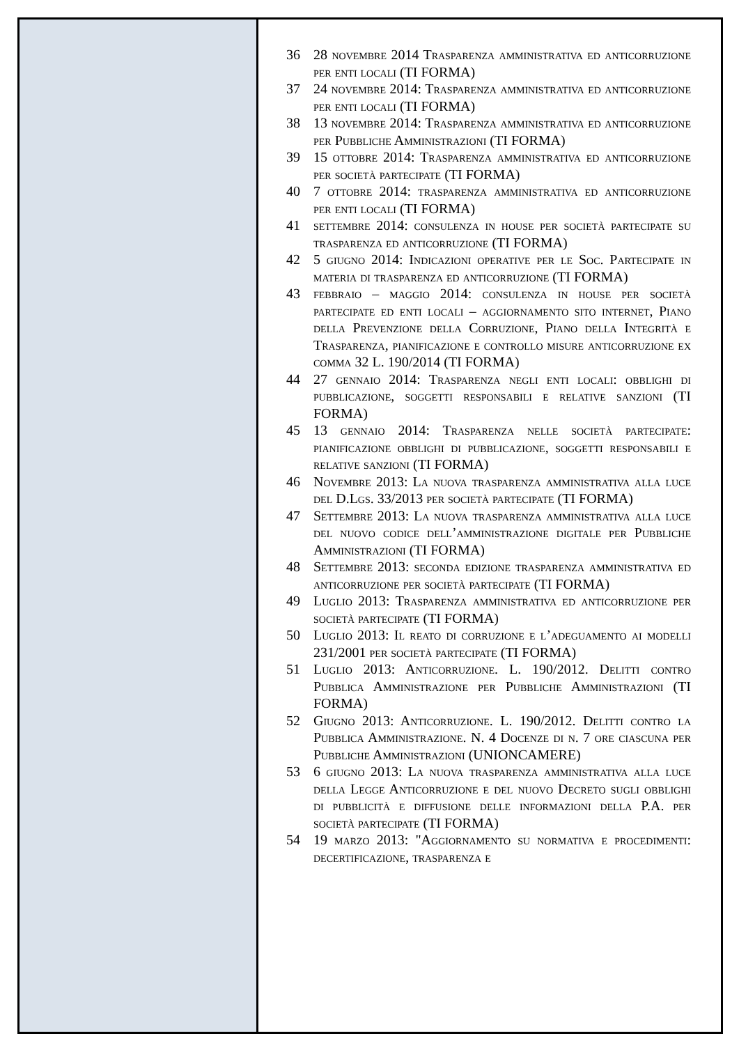36 28 novembre 2014 Trasparenza amministrativa ed anticorruzione per enti locali (TI FORMA)
37 24 novembre 2014: Trasparenza amministrativa ed anticorruzione per enti locali (TI FORMA)
38 13 novembre 2014: Trasparenza amministrativa ed anticorruzione per Pubbliche Amministrazioni (TI FORMA)
39 15 ottobre 2014: Trasparenza amministrativa ed anticorruzione per società partecipate (TI FORMA)
40 7 ottobre 2014: trasparenza amministrativa ed anticorruzione per enti locali (TI FORMA)
41 settembre 2014: consulenza in house per società partecipate su trasparenza ed anticorruzione (TI FORMA)
42 5 giugno 2014: Indicazioni operative per le Soc. Partecipate in materia di trasparenza ed anticorruzione (TI FORMA)
43 febbraio – maggio 2014: consulenza in house per società partecipate ed enti locali – aggiornamento sito internet, Piano della Prevenzione della Corruzione, Piano della Integrità e Trasparenza, pianificazione e controllo misure anticorruzione ex comma 32 L. 190/2014 (TI FORMA)
44 27 gennaio 2014: Trasparenza negli enti locali: obblighi di pubblicazione, soggetti responsabili e relative sanzioni (TI FORMA)
45 13 gennaio 2014: Trasparenza nelle società partecipate: pianificazione obblighi di pubblicazione, soggetti responsabili e relative sanzioni (TI FORMA)
46 Novembre 2013: La nuova trasparenza amministrativa alla luce del D.Lgs. 33/2013 per società partecipate (TI FORMA)
47 Settembre 2013: La nuova trasparenza amministrativa alla luce del nuovo codice dell’amministrazione digitale per Pubbliche Amministrazioni (TI FORMA)
48 Settembre 2013: seconda edizione trasparenza amministrativa ed anticorruzione per società partecipate (TI FORMA)
49 Luglio 2013: Trasparenza amministrativa ed anticorruzione per società partecipate (TI FORMA)
50 Luglio 2013: Il reato di corruzione e l’adeguamento ai modelli 231/2001 per società partecipate (TI FORMA)
51 Luglio 2013: Anticorruzione. L. 190/2012. Delitti contro Pubblica Amministrazione per Pubbliche Amministrazioni (TI FORMA)
52 Giugno 2013: Anticorruzione. L. 190/2012. Delitti contro la Pubblica Amministrazione. N. 4 Docenze di n. 7 ore ciascuna per Pubbliche Amministrazioni (UNIONCAMERE)
53 6 giugno 2013: La nuova trasparenza amministrativa alla luce della Legge Anticorruzione e del nuovo Decreto sugli obblighi di pubblicità e diffusione delle informazioni della P.A. per società partecipate (TI FORMA)
54 19 marzo 2013: "Aggiornamento su normativa e procedimenti: decertificazione, trasparenza e